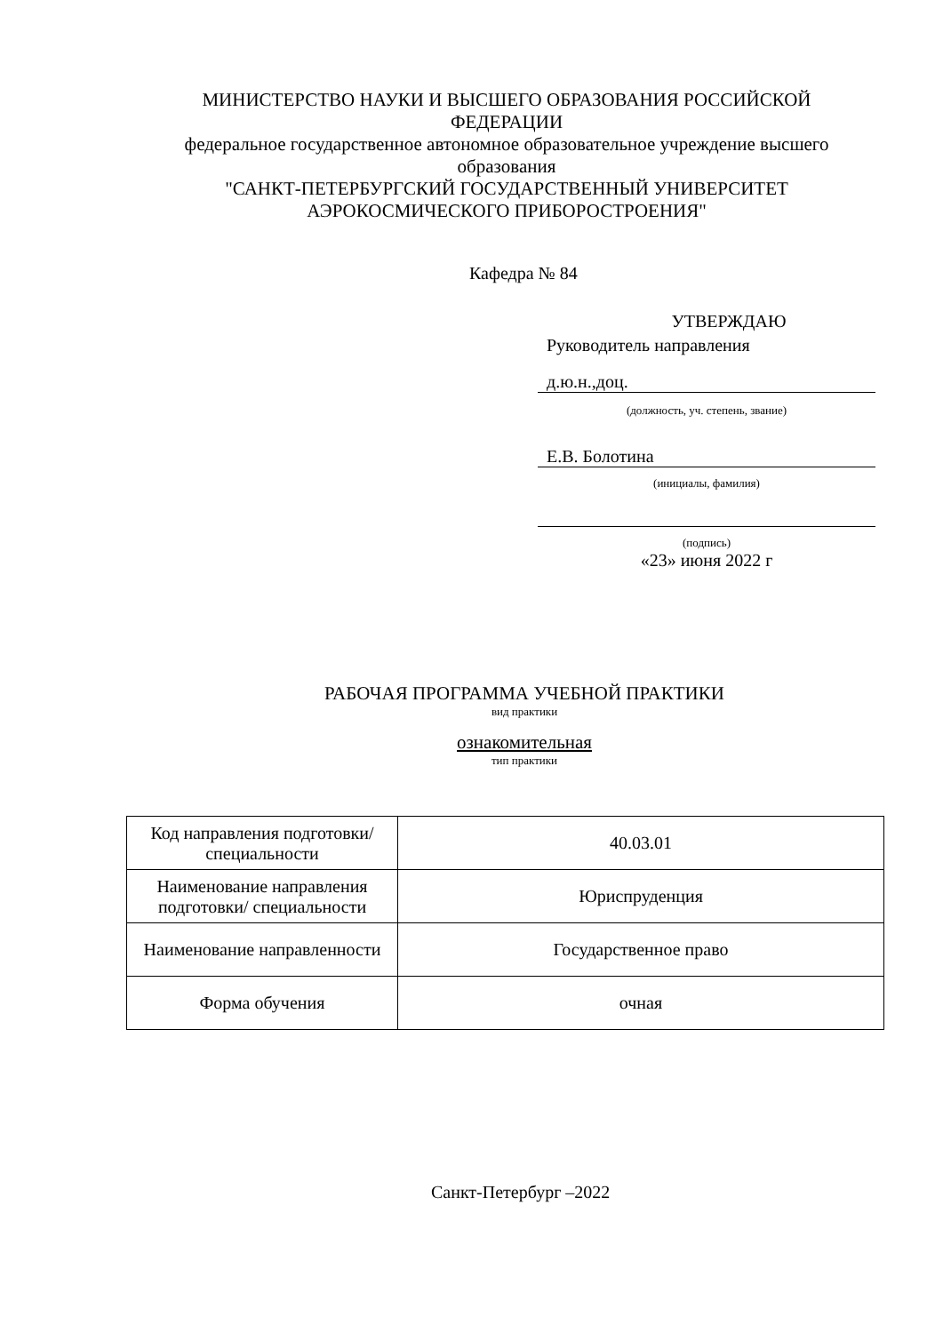МИНИСТЕРСТВО НАУКИ И ВЫСШЕГО ОБРАЗОВАНИЯ РОССИЙСКОЙ ФЕДЕРАЦИИ
федеральное государственное автономное образовательное учреждение высшего образования
"САНКТ-ПЕТЕРБУРГСКИЙ ГОСУДАРСТВЕННЫЙ УНИВЕРСИТЕТ АЭРОКОСМИЧЕСКОГО ПРИБОРОСТРОЕНИЯ"
Кафедра № 84
УТВЕРЖДАЮ
Руководитель направления
д.ю.н.,доц.
(должность, уч. степень, звание)
Е.В. Болотина
(инициалы, фамилия)
(подпись)
«23» июня 2022 г
РАБОЧАЯ ПРОГРАММА УЧЕБНОЙ ПРАКТИКИ
вид практики
ознакомительная
тип практики
| Код направления подготовки/ специальности | 40.03.01 |
| Наименование направления подготовки/ специальности | Юриспруденция |
| Наименование направленности | Государственное право |
| Форма обучения | очная |
Санкт-Петербург –2022